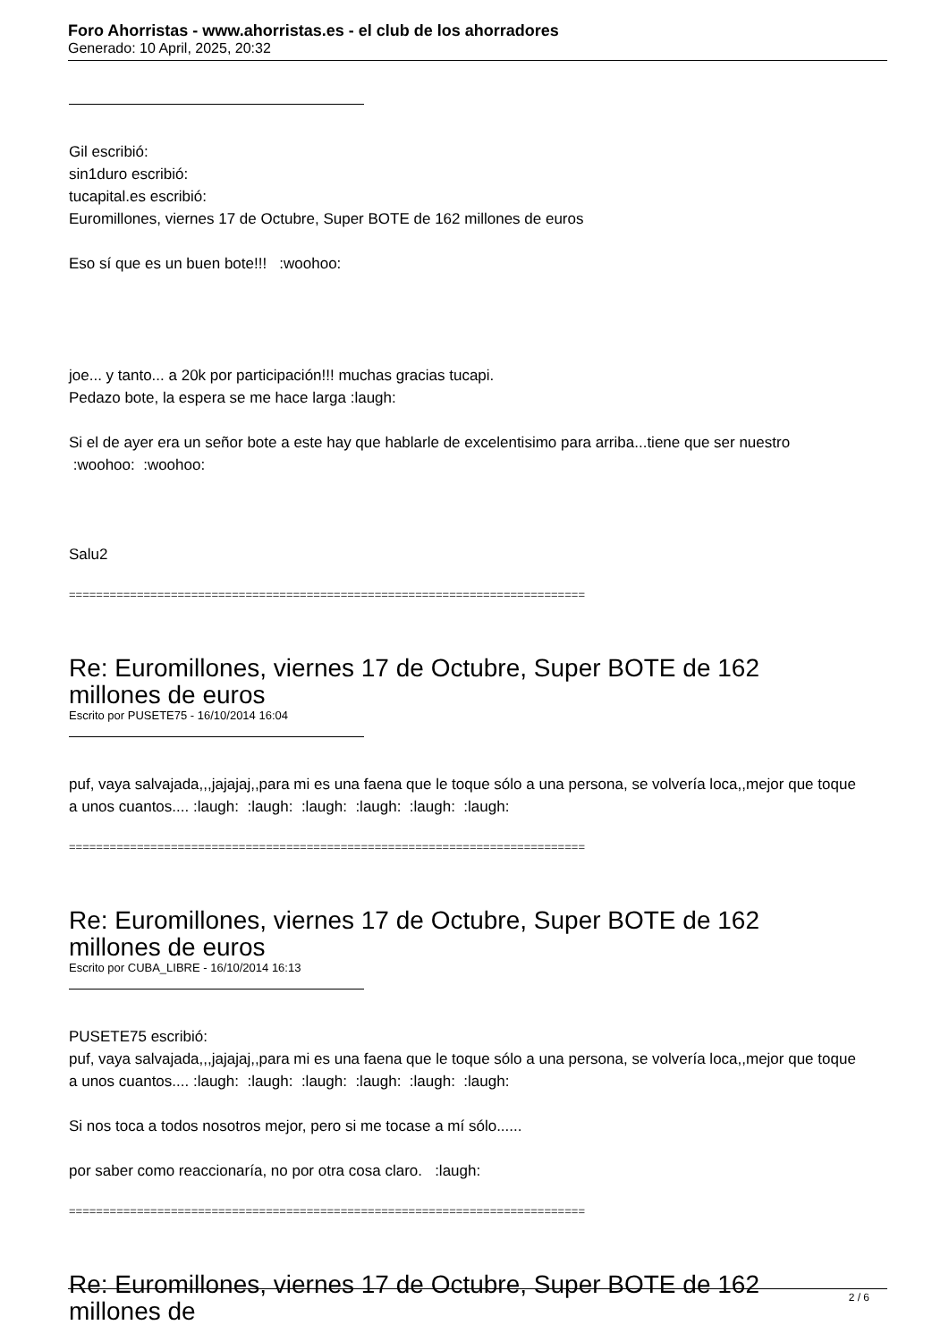Foro Ahorristas - www.ahorristas.es - el club de los ahorradores
Generado: 10 April, 2025, 20:32
Gil escribió:
sin1duro escribió:
tucapital.es escribió:
Euromillones, viernes 17 de Octubre, Super BOTE de 162 millones de euros
Eso sí que es un buen bote!!! :woohoo:
joe... y tanto... a 20k por participación!!! muchas gracias tucapi.
Pedazo bote, la espera se me hace larga :laugh:
Si el de ayer era un señor bote a este hay que hablarle de excelentisimo para arriba...tiene que ser nuestro :woohoo: :woohoo:
Salu2
============================================================================
Re: Euromillones, viernes 17 de Octubre, Super BOTE de 162 millones de euros
Escrito por PUSETE75 - 16/10/2014 16:04
puf, vaya salvajada,,,jajajaj,,para mi es una faena que le toque sólo a una persona, se volvería loca,,mejor que toque a unos cuantos.... :laugh: :laugh: :laugh: :laugh: :laugh: :laugh:
============================================================================
Re: Euromillones, viernes 17 de Octubre, Super BOTE de 162 millones de euros
Escrito por CUBA_LIBRE - 16/10/2014 16:13
PUSETE75 escribió:
puf, vaya salvajada,,,jajajaj,,para mi es una faena que le toque sólo a una persona, se volvería loca,,mejor que toque a unos cuantos.... :laugh: :laugh: :laugh: :laugh: :laugh: :laugh:
Si nos toca a todos nosotros mejor, pero si me tocase a mí sólo......
por saber como reaccionaría, no por otra cosa claro. :laugh:
============================================================================
Re: Euromillones, viernes 17 de Octubre, Super BOTE de 162 millones de
2 / 6